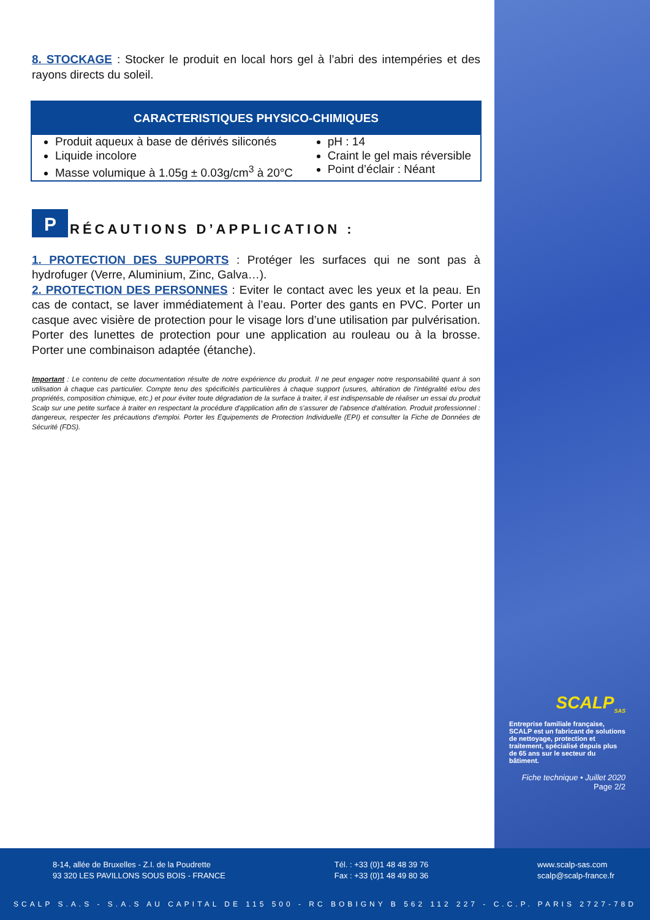8. STOCKAGE : Stocker le produit en local hors gel à l’abri des intempéries et des rayons directs du soleil.
| CARACTERISTIQUES PHYSICO-CHIMIQUES | |
| --- | --- |
| Produit aqueux à base de dérivés siliconés Liquide incolore Masse volumique à 1.05g ± 0.03g/cm<sup>3</sup> à 20°C | pH : 14 Craint le gel mais réversible Point d’éclair : Néant |
P RÉCAUTIONS D’APPLICATION :
1. PROTECTION DES SUPPORTS : Protéger les surfaces qui ne sont pas à hydrofuger (Verre, Aluminium, Zinc, Galva…).
2. PROTECTION DES PERSONNES : Eviter le contact avec les yeux et la peau. En cas de contact, se laver immédiatement à l’eau. Porter des gants en PVC. Porter un casque avec visière de protection pour le visage lors d’une utilisation par pulvérisation. Porter des lunettes de protection pour une application au rouleau ou à la brosse. Porter une combinaison adaptée (étanche).
Important : Le contenu de cette documentation résulte de notre expérience du produit. Il ne peut engager notre responsabilité quant à son utilisation à chaque cas particulier. Compte tenu des spécificités particulières à chaque support (usures, altération de l'intégralité et/ou des propriétés, composition chimique, etc.) et pour éviter toute dégradation de la surface à traiter, il est indispensable de réaliser un essai du produit Scalp sur une petite surface à traiter en respectant la procédure d'application afin de s'assurer de l'absence d'altération. Produit professionnel : dangereux, respecter les précautions d’emploi. Porter les Equipements de Protection Individuelle (EPI) et consulter la Fiche de Données de Sécurité (FDS).
SCALP<sub>SAS</sub>
Entreprise familiale française, SCALP est un fabricant de solutions de nettoyage, protection et traitement, spécialisé depuis plus de 65 ans sur le secteur du bâtiment.
Fiche technique • Juillet 2020
Page 2/2
8-14, allée de Bruxelles - Z.I. de la Poudrette
93 320 LES PAVILLONS SOUS BOIS - FRANCE
Tél. : +33 (0)1 48 48 39 76
Fax : +33 (0)1 48 49 80 36
www.scalp-sas.com
scalp@scalp-france.fr
SCALP S.A.S - S.A.S AU CAPITAL DE 115 500 - RC BOBIGNY B 562 112 227 - C.C.P. PARIS 2727-78D